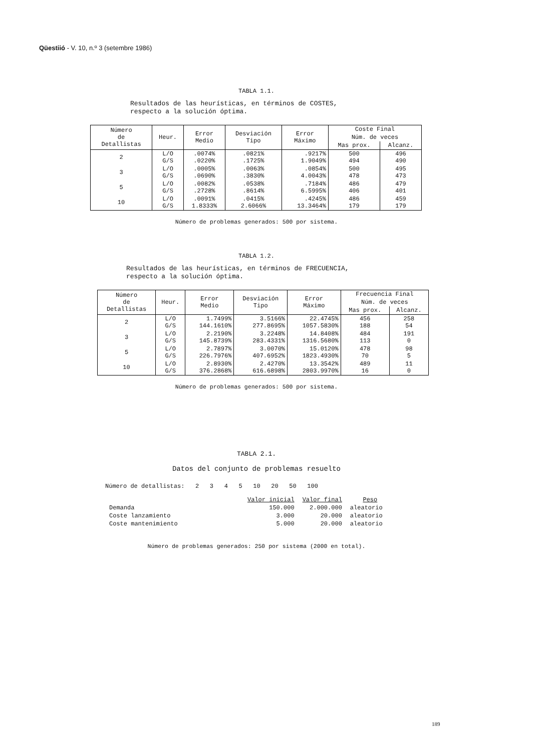Qüestiió - V. 10, n.º 3 (setembre 1986)
TABLA 1.1.
Resultados de las heurísticas, en términos de COSTES,
respecto a la solución óptima.
| Número de Detallistas | Heur. | Error Medio | Desviación Tipo | Error Máximo | Coste Final | |
| --- | --- | --- | --- | --- | --- | --- |
| | | | | | Núm. de veces | |
| | | | | | Mas prox. | Alcanz. |
| 2 | L/O G/S | .0074% .0220% | .0821% .1725% | .9217% 1.9049% | 500 494 | 496 490 |
| 3 | L/O G/S | .0005% .0690% | .0063% .3830% | .0854% 4.0043% | 500 478 | 495 473 |
| 5 | L/O G/S | .0082% .2728% | .0538% .8614% | .7184% 6.5995% | 486 406 | 479 401 |
| 10 | L/O G/S | .0091% 1.8333% | .0415% 2.6066% | .4245% 13.3464% | 486 179 | 459 179 |
Número de problemas generados: 500 por sistema.
TABLA 1.2.
Resultados de las heurísticas, en términos de FRECUENCIA,
respecto a la solución óptima.
| Número de Detallistas | Heur. | Error Medio | Desviación Tipo | Error Máximo | Frecuencia Final | |
| --- | --- | --- | --- | --- | --- | --- |
| | | | | | Núm. de veces | |
| | | | | | Mas prox. | Alcanz. |
| 2 | L/O G/S | 1.7499% 144.1610% | 3.5166% 277.8695% | 22.4745% 1057.5830% | 456 188 | 258 54 |
| 3 | L/O G/S | 2.2190% 145.8739% | 3.2248% 283.4331% | 14.8408% 1316.5680% | 484 113 | 191 0 |
| 5 | L/O G/S | 2.7897% 226.7976% | 3.0070% 407.6952% | 15.0120% 1823.4930% | 478 70 | 98 5 |
| 10 | L/O G/S | 2.8930% 376.2868% | 2.4270% 616.6898% | 13.3542% 2803.9970% | 489 16 | 11 0 |
Número de problemas generados: 500 por sistema.
TABLA 2.1.
Datos del conjunto de problemas resuelto
Número de detallistas: 2 3 4 5 10 20 50 100
| | Valor inicial | Valor final | Peso |
| Demanda | 150.000 | 2.000.000 | aleatorio |
| Coste lanzamiento | 3.000 | 20.000 | aleatorio |
| Coste mantenimiento | 5.000 | 20.000 | aleatorio |
Número de problemas generados: 250 por sistema (2000 en total).
189